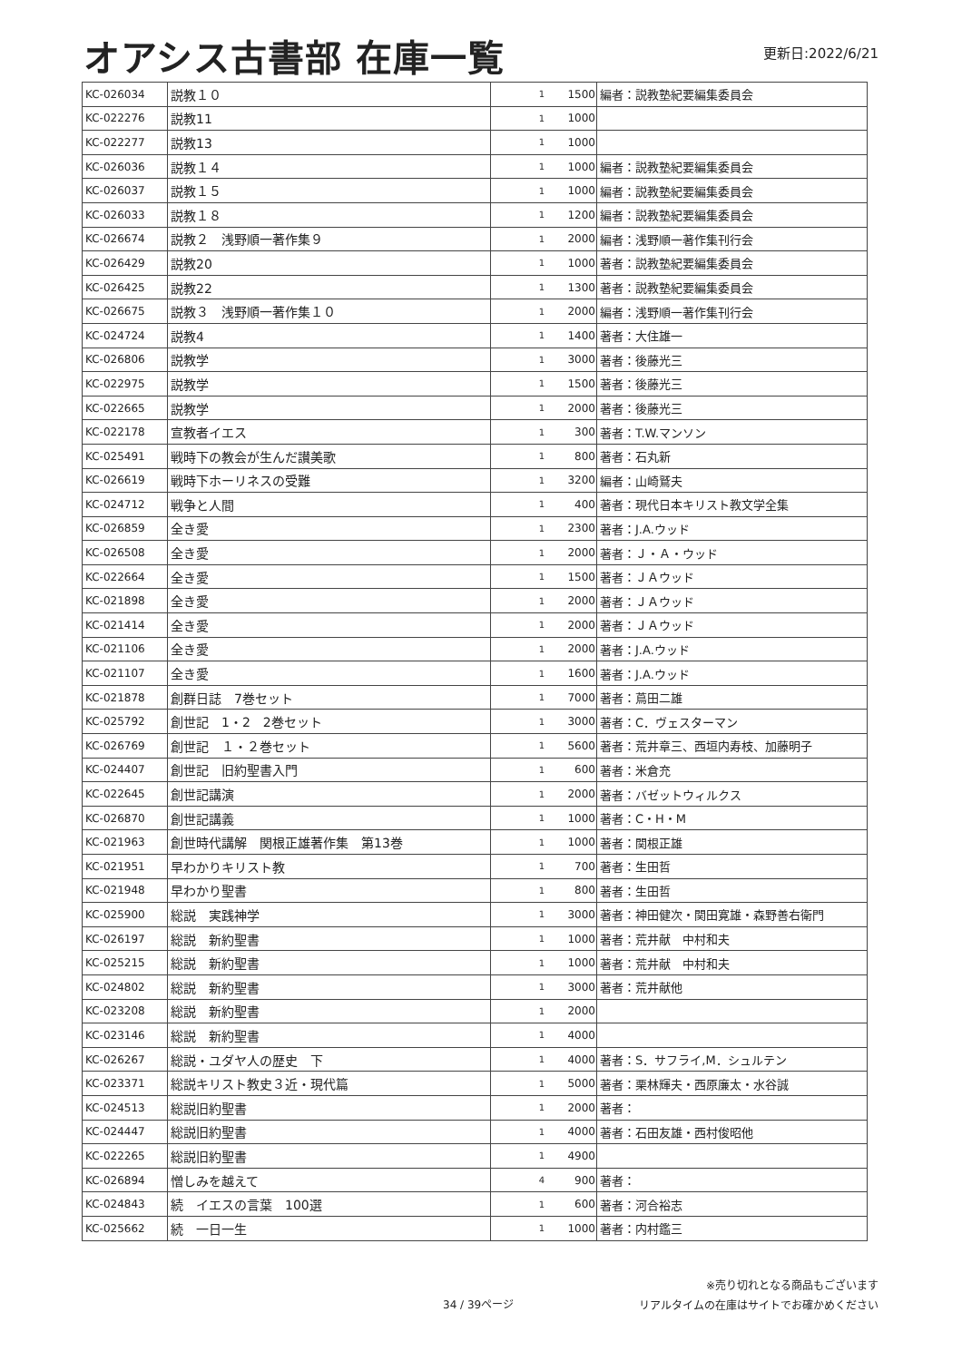オアシス古書部 在庫一覧
更新日:2022/6/21
| KC-026034 | 説教１０ | 1 | 1500 | 編者：説教塾紀要編集委員会 |
| KC-022276 | 説教11 | 1 | 1000 | |
| KC-022277 | 説教13 | 1 | 1000 | |
| KC-026036 | 説教１４ | 1 | 1000 | 編者：説教塾紀要編集委員会 |
| KC-026037 | 説教１５ | 1 | 1000 | 編者：説教塾紀要編集委員会 |
| KC-026033 | 説教１８ | 1 | 1200 | 編者：説教塾紀要編集委員会 |
| KC-026674 | 説教２ 浅野順一著作集９ | 1 | 2000 | 編者：浅野順一著作集刊行会 |
| KC-026429 | 説教20 | 1 | 1000 | 著者：説教塾紀要編集委員会 |
| KC-026425 | 説教22 | 1 | 1300 | 著者：説教塾紀要編集委員会 |
| KC-026675 | 説教３ 浅野順一著作集１０ | 1 | 2000 | 編者：浅野順一著作集刊行会 |
| KC-024724 | 説教4 | 1 | 1400 | 著者：大住雄一 |
| KC-026806 | 説教学 | 1 | 3000 | 著者：後藤光三 |
| KC-022975 | 説教学 | 1 | 1500 | 著者：後藤光三 |
| KC-022665 | 説教学 | 1 | 2000 | 著者：後藤光三 |
| KC-022178 | 宣教者イエス | 1 | 300 | 著者：T.W.マンソン |
| KC-025491 | 戦時下の教会が生んだ讃美歌 | 1 | 800 | 著者：石丸新 |
| KC-026619 | 戦時下ホーリネスの受難 | 1 | 3200 | 編者：山崎鷲夫 |
| KC-024712 | 戦争と人間 | 1 | 400 | 著者：現代日本キリスト教文学全集 |
| KC-026859 | 全き愛 | 1 | 2300 | 著者：J.A.ウッド |
| KC-026508 | 全き愛 | 1 | 2000 | 著者：Ｊ・Ａ・ウッド |
| KC-022664 | 全き愛 | 1 | 1500 | 著者：ＪＡウッド |
| KC-021898 | 全き愛 | 1 | 2000 | 著者：ＪＡウッド |
| KC-021414 | 全き愛 | 1 | 2000 | 著者：ＪＡウッド |
| KC-021106 | 全き愛 | 1 | 2000 | 著者：J.A.ウッド |
| KC-021107 | 全き愛 | 1 | 1600 | 著者：J.A.ウッド |
| KC-021878 | 創群日誌 7巻セット | 1 | 7000 | 著者：蔦田二雄 |
| KC-025792 | 創世記 1・2 2巻セット | 1 | 3000 | 著者：C．ヴェスターマン |
| KC-026769 | 創世記 １・２巻セット | 1 | 5600 | 著者：荒井章三、西垣内寿枝、加藤明子 |
| KC-024407 | 創世記 旧約聖書入門 | 1 | 600 | 著者：米倉充 |
| KC-022645 | 創世記講演 | 1 | 2000 | 著者：バゼットウィルクス |
| KC-026870 | 創世記講義 | 1 | 1000 | 著者：C・H・M |
| KC-021963 | 創世時代講解 関根正雄著作集 第13巻 | 1 | 1000 | 著者：関根正雄 |
| KC-021951 | 早わかりキリスト教 | 1 | 700 | 著者：生田哲 |
| KC-021948 | 早わかり聖書 | 1 | 800 | 著者：生田哲 |
| KC-025900 | 総説 実践神学 | 1 | 3000 | 著者：神田健次・関田寛雄・森野善右衛門 |
| KC-026197 | 総説 新約聖書 | 1 | 1000 | 著者：荒井献 中村和夫 |
| KC-025215 | 総説 新約聖書 | 1 | 1000 | 著者：荒井献 中村和夫 |
| KC-024802 | 総説 新約聖書 | 1 | 3000 | 著者：荒井献他 |
| KC-023208 | 総説 新約聖書 | 1 | 2000 | |
| KC-023146 | 総説 新約聖書 | 1 | 4000 | |
| KC-026267 | 総説・ユダヤ人の歴史 下 | 1 | 4000 | 著者：S．サフライ,M．シュルテン |
| KC-023371 | 総説キリスト教史３近・現代篇 | 1 | 5000 | 著者：栗林輝夫・西原廉太・水谷誠 |
| KC-024513 | 総説旧約聖書 | 1 | 2000 | 著者： |
| KC-024447 | 総説旧約聖書 | 1 | 4000 | 著者：石田友雄・西村俊昭他 |
| KC-022265 | 総説旧約聖書 | 1 | 4900 | |
| KC-026894 | 憎しみを越えて | 4 | 900 | 著者： |
| KC-024843 | 続 イエスの言葉 100選 | 1 | 600 | 著者：河合裕志 |
| KC-025662 | 続 一日一生 | 1 | 1000 | 著者：内村鑑三 |
34 / 39ページ
※売り切れとなる商品もございます
リアルタイムの在庫はサイトでお確かめください